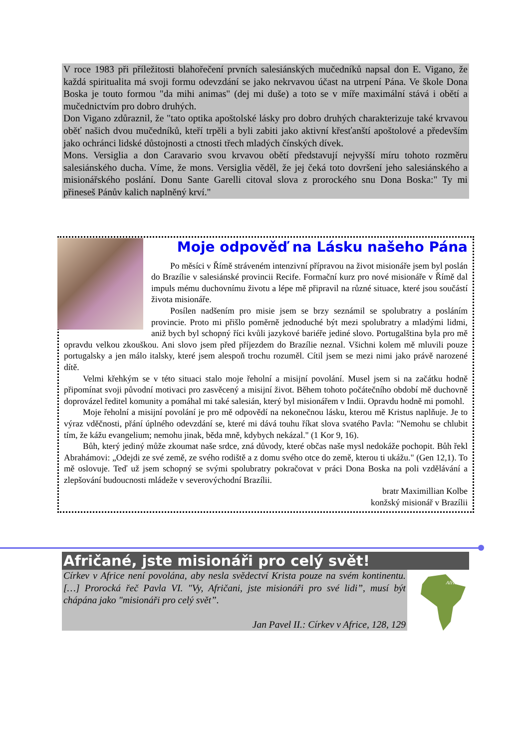V roce 1983 při příležitosti blahořečení prvních salesiánských mučedníků napsal don E. Vigano, že každá spiritualita má svoji formu odevzdání se jako nekrvavou účast na utrpení Pána. Ve škole Dona Boska je touto formou "da mihi animas" (dej mi duše) a toto se v míře maximální stává i obětí a mučednictvím pro dobro druhých.
Don Vigano zdůraznil, že "tato optika apoštolské lásky pro dobro druhých charakterizuje také krvavou oběť našich dvou mučedníků, kteří trpěli a byli zabiti jako aktivní křesťanští apoštolové a především jako ochránci lidské důstojnosti a ctnosti třech mladých čínských dívek.
Mons. Versiglia a don Caravario svou krvavou obětí představují nejvyšší míru tohoto rozměru salesiánského ducha. Víme, že mons. Versiglia věděl, že jej čeká toto dovršení jeho salesiánského a misionářského poslání. Donu Sante Garelli citoval slova z prorockého snu Dona Boska:" Ty mi přineseš Pánův kalich naplněný krví."
Moje odpověď na Lásku našeho Pána
Po měsíci v Římě stráveném intenzivní přípravou na život misionáře jsem byl poslán do Brazílie v salesiánské provincii Recife. Formační kurz pro nové misionáře v Římě dal impuls mému duchovnímu životu a lépe mě připravil na různé situace, které jsou součástí života misionáře.
Posílen nadšením pro misie jsem se brzy seznámil se spolubratry a posláním provincie. Proto mi přišlo poměrně jednoduché být mezi spolubratry a mladými lidmi, aniž bych byl schopný říci kvůli jazykové bariéře jediné slovo. Portugalština byla pro mě opravdu velkou zkouškou. Ani slovo jsem před příjezdem do Brazílie neznal. Všichni kolem mě mluvili pouze portugalsky a jen málo italsky, které jsem alespoň trochu rozuměl. Cítil jsem se mezi nimi jako právě narozené dítě.
Velmi křehkým se v této situaci stalo moje řeholní a misijní povolání. Musel jsem si na začátku hodně připomínat svoji původní motivaci pro zasvěcený a misijní život. Během tohoto počátečního období mě duchovně doprovázel ředitel komunity a pomáhal mi také salesián, který byl misionářem v Indii. Opravdu hodně mi pomohl.
Moje řeholní a misijní povolání je pro mě odpovědí na nekonečnou lásku, kterou mě Kristus naplňuje. Je to výraz vděčnosti, přání úplného odevzdání se, které mi dává touhu říkat slova svatého Pavla: "Nemohu se chlubit tím, že kážu evangelium; nemohu jinak, běda mně, kdybych nekázal." (1 Kor 9, 16).
Bůh, který jediný může zkoumat naše srdce, zná důvody, které občas naše mysl nedokáže pochopit. Bůh řekl Abrahámovi: „Odejdi ze své země, ze svého rodiště a z domu svého otce do země, kterou ti ukážu." (Gen 12,1). To mě oslovuje. Teď už jsem schopný se svými spolubratry pokračovat v práci Dona Boska na poli vzdělávání a zlepšování budoucnosti mládeže v severovýchodní Brazílii.
bratr Maximillian Kolbe
konžský misionář v Brazílii
Afričané, jste misionáři pro celý svět!
Církev v Africe není povolána, aby nesla svědectví Krista pouze na svém kontinentu. […] Prorocká řeč Pavla VI. "Vy, Afričani, jste misionáři pro své lidi”, musí být chápána jako "misionáři pro celý svět”.
Jan Pavel II.: Církev v Africe, 128, 129
Africa